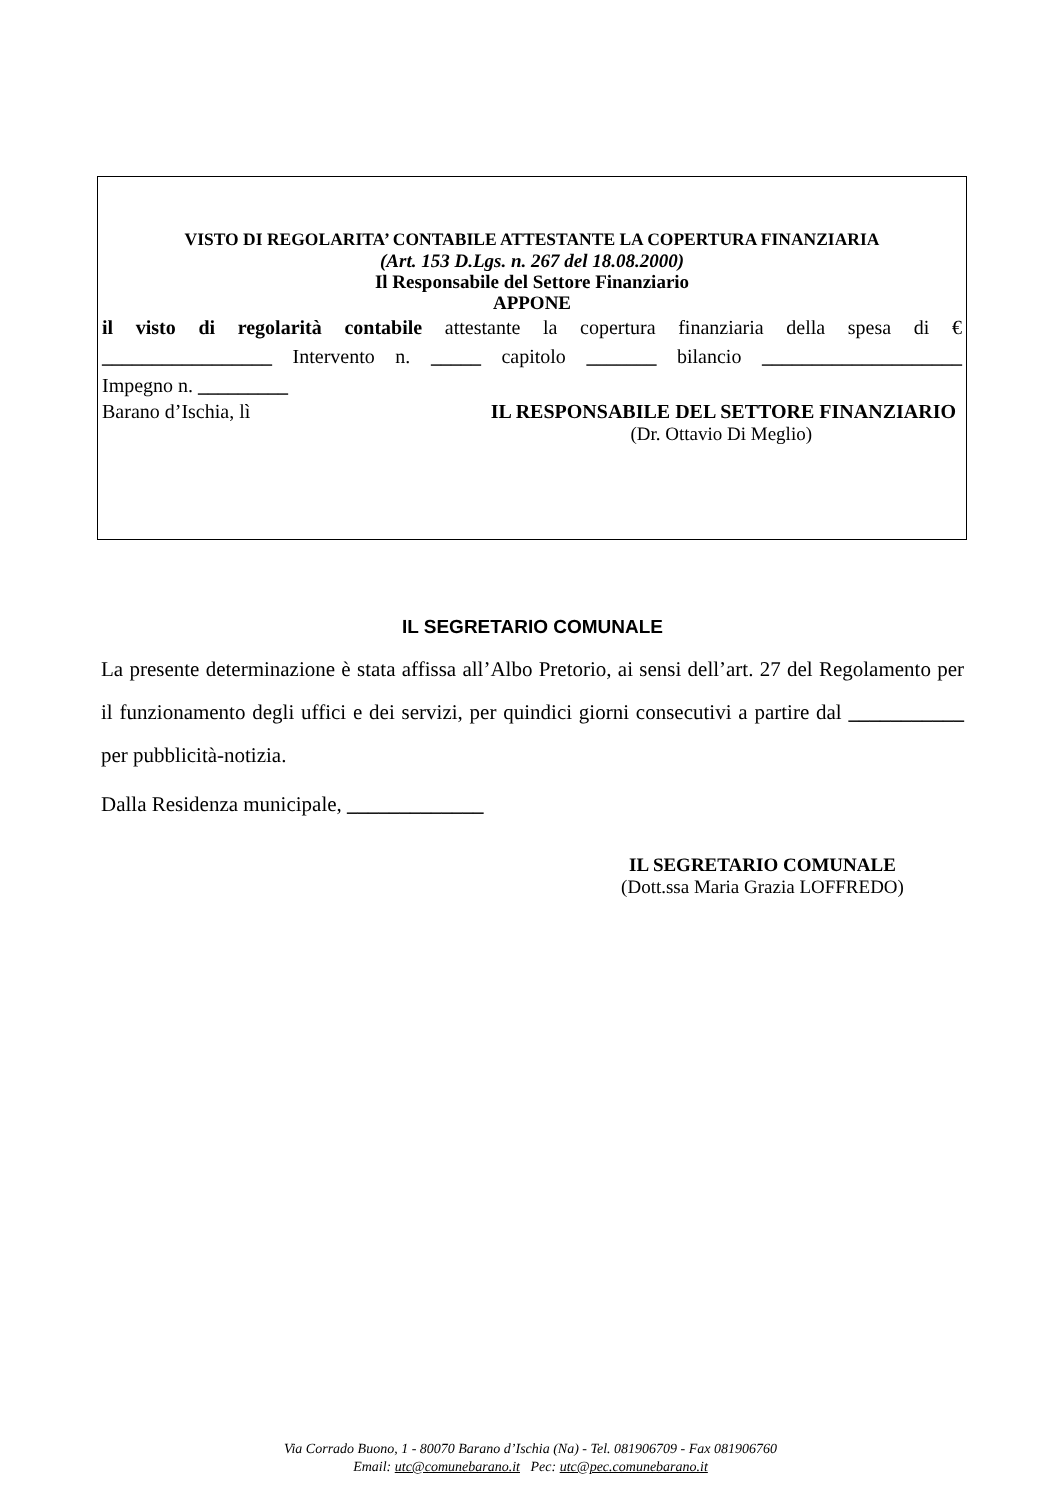VISTO DI REGOLARITA’ CONTABILE ATTESTANTE LA COPERTURA FINANZIARIA
(Art. 153 D.Lgs. n. 267 del 18.08.2000)
Il Responsabile del Settore Finanziario
APPONE
il visto di regolarità contabile attestante la copertura finanziaria della spesa di €
_________________ Intervento n. _____ capitolo _______ bilancio ____________________
Impegno n. _________
Barano d’Ischia, lì IL RESPONSABILE DEL SETTORE FINANZIARIO
(Dr. Ottavio Di Meglio)
IL SEGRETARIO COMUNALE
La presente determinazione è stata affissa all’Albo Pretorio, ai sensi dell’art. 27 del Regolamento per il funzionamento degli uffici e dei servizi, per quindici giorni consecutivi a partire dal ___________ per pubblicità-notizia.
Dalla Residenza municipale, _____________
IL SEGRETARIO COMUNALE
(Dott.ssa Maria Grazia LOFFREDO)
Via Corrado Buono, 1 - 80070 Barano d’Ischia (Na) - Tel. 081906709 - Fax 081906760
Email: utc@comunebarano.it Pec: utc@pec.comunebarano.it